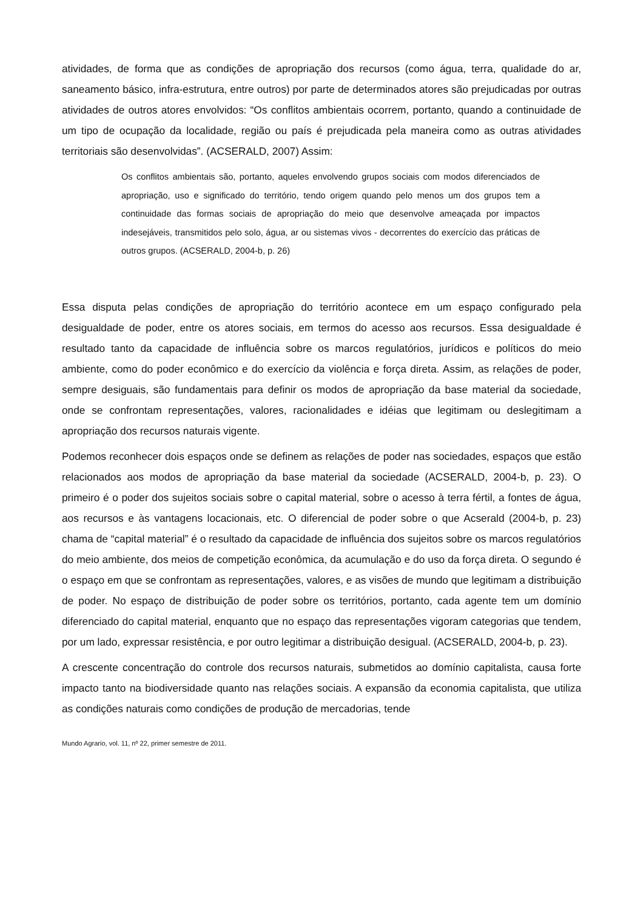atividades, de forma que as condições de apropriação dos recursos (como água, terra, qualidade do ar, saneamento básico, infra-estrutura, entre outros) por parte de determinados atores são prejudicadas por outras atividades de outros atores envolvidos: “Os conflitos ambientais ocorrem, portanto, quando a continuidade de um tipo de ocupação da localidade, região ou país é prejudicada pela maneira como as outras atividades territoriais são desenvolvidas”. (ACSERALD, 2007) Assim:
Os conflitos ambientais são, portanto, aqueles envolvendo grupos sociais com modos diferenciados de apropriação, uso e significado do território, tendo origem quando pelo menos um dos grupos tem a continuidade das formas sociais de apropriação do meio que desenvolve ameaçada por impactos indesejáveis, transmitidos pelo solo, água, ar ou sistemas vivos - decorrentes do exercício das práticas de outros grupos. (ACSERALD, 2004-b, p. 26)
Essa disputa pelas condições de apropriação do território acontece em um espaço configurado pela desigualdade de poder, entre os atores sociais, em termos do acesso aos recursos. Essa desigualdade é resultado tanto da capacidade de influência sobre os marcos regulatórios, jurídicos e políticos do meio ambiente, como do poder econômico e do exercício da violência e força direta. Assim, as relações de poder, sempre desiguais, são fundamentais para definir os modos de apropriação da base material da sociedade, onde se confrontam representações, valores, racionalidades e idéias que legitimam ou deslegitimam a apropriação dos recursos naturais vigente.
Podemos reconhecer dois espaços onde se definem as relações de poder nas sociedades, espaços que estão relacionados aos modos de apropriação da base material da sociedade (ACSERALD, 2004-b, p. 23). O primeiro é o poder dos sujeitos sociais sobre o capital material, sobre o acesso à terra fértil, a fontes de água, aos recursos e às vantagens locacionais, etc. O diferencial de poder sobre o que Acserald (2004-b, p. 23) chama de “capital material” é o resultado da capacidade de influência dos sujeitos sobre os marcos regulatórios do meio ambiente, dos meios de competição econômica, da acumulação e do uso da força direta. O segundo é o espaço em que se confrontam as representações, valores, e as visões de mundo que legitimam a distribuição de poder. No espaço de distribuição de poder sobre os territórios, portanto, cada agente tem um domínio diferenciado do capital material, enquanto que no espaço das representações vigoram categorias que tendem, por um lado, expressar resistência, e por outro legitimar a distribuição desigual. (ACSERALD, 2004-b, p. 23).
A crescente concentração do controle dos recursos naturais, submetidos ao domínio capitalista, causa forte impacto tanto na biodiversidade quanto nas relações sociais. A expansão da economia capitalista, que utiliza as condições naturais como condições de produção de mercadorias, tende
Mundo Agrario, vol. 11, nº 22, primer semestre de 2011.